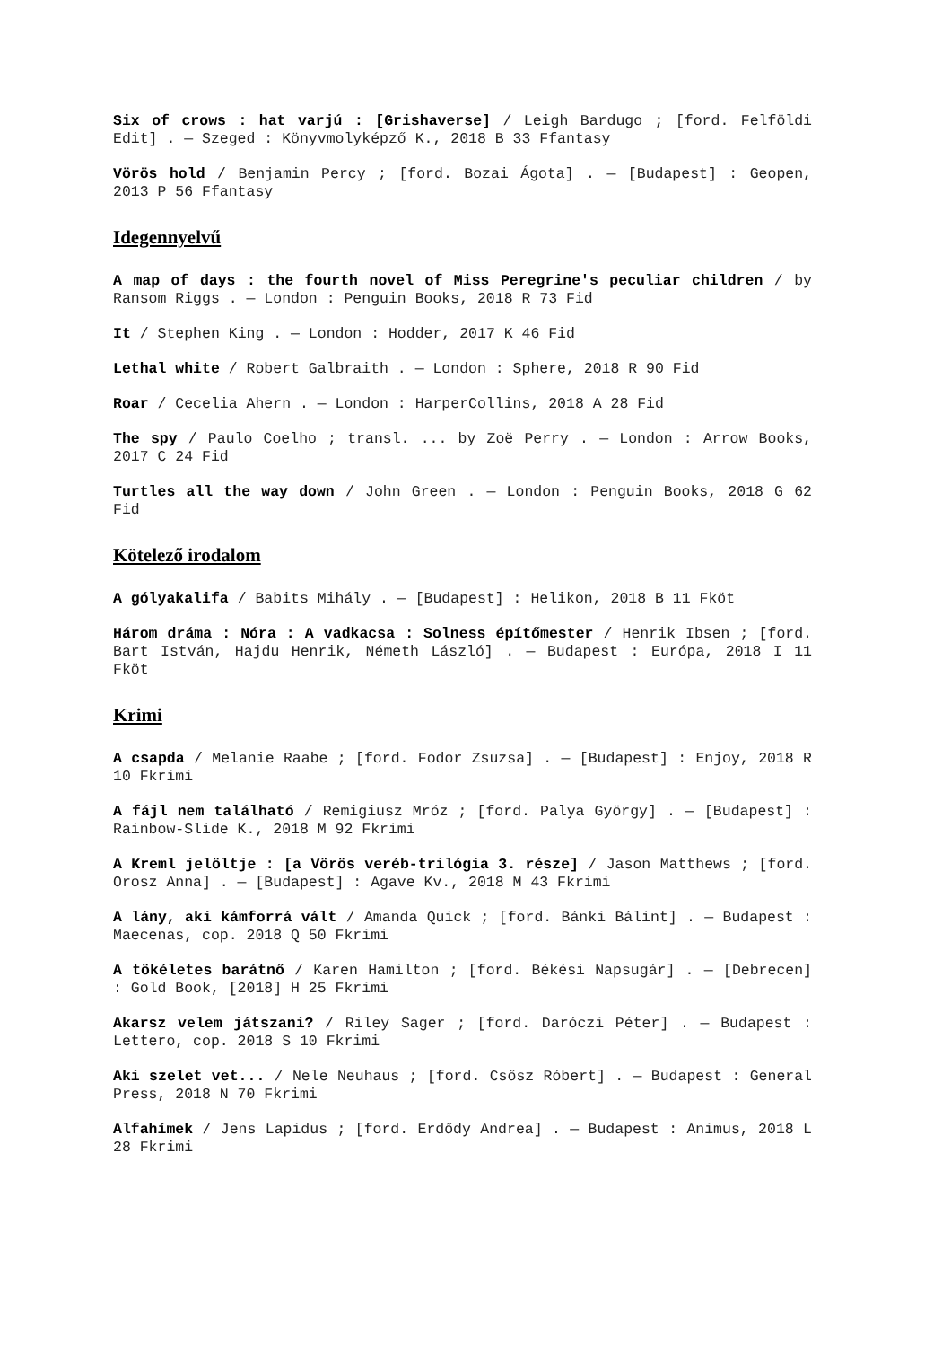Six of crows : hat varjú : [Grishaverse] / Leigh Bardugo ; [ford. Felföldi Edit] . — Szeged : Könyvmolyképző K., 2018 B 33 Ffantasy
Vörös hold / Benjamin Percy ; [ford. Bozai Ágota] . — [Budapest] : Geopen, 2013 P 56 Ffantasy
Idegennyelvű
A map of days : the fourth novel of Miss Peregrine's peculiar children / by Ransom Riggs . — London : Penguin Books, 2018 R 73 Fid
It / Stephen King . — London : Hodder, 2017 K 46 Fid
Lethal white / Robert Galbraith . — London : Sphere, 2018 R 90 Fid
Roar / Cecelia Ahern . — London : HarperCollins, 2018 A 28 Fid
The spy / Paulo Coelho ; transl. ... by Zoë Perry . — London : Arrow Books, 2017 C 24 Fid
Turtles all the way down / John Green . — London : Penguin Books, 2018 G 62 Fid
Kötelező irodalom
A gólyakalifa / Babits Mihály . — [Budapest] : Helikon, 2018 B 11 Fköt
Három dráma : Nóra : A vadkacsa : Solness építőmester / Henrik Ibsen ; [ford. Bart István, Hajdu Henrik, Németh László] . — Budapest : Európa, 2018 I 11 Fköt
Krimi
A csapda / Melanie Raabe ; [ford. Fodor Zsuzsa] . — [Budapest] : Enjoy, 2018 R 10 Fkrimi
A fájl nem található / Remigiusz Mróz ; [ford. Palya György] . — [Budapest] : Rainbow-Slide K., 2018 M 92 Fkrimi
A Kreml jelöltje : [a Vörös veréb-trilógia 3. része] / Jason Matthews ; [ford. Orosz Anna] . — [Budapest] : Agave Kv., 2018 M 43 Fkrimi
A lány, aki kámforrá vált / Amanda Quick ; [ford. Bánki Bálint] . — Budapest : Maecenas, cop. 2018 Q 50 Fkrimi
A tökéletes barátnő / Karen Hamilton ; [ford. Békési Napsugár] . — [Debrecen] : Gold Book, [2018] H 25 Fkrimi
Akarsz velem játszani? / Riley Sager ; [ford. Daróczi Péter] . — Budapest : Lettero, cop. 2018 S 10 Fkrimi
Aki szelet vet... / Nele Neuhaus ; [ford. Csősz Róbert] . — Budapest : General Press, 2018 N 70 Fkrimi
Alfahímek / Jens Lapidus ; [ford. Erdődy Andrea] . — Budapest : Animus, 2018 L 28 Fkrimi